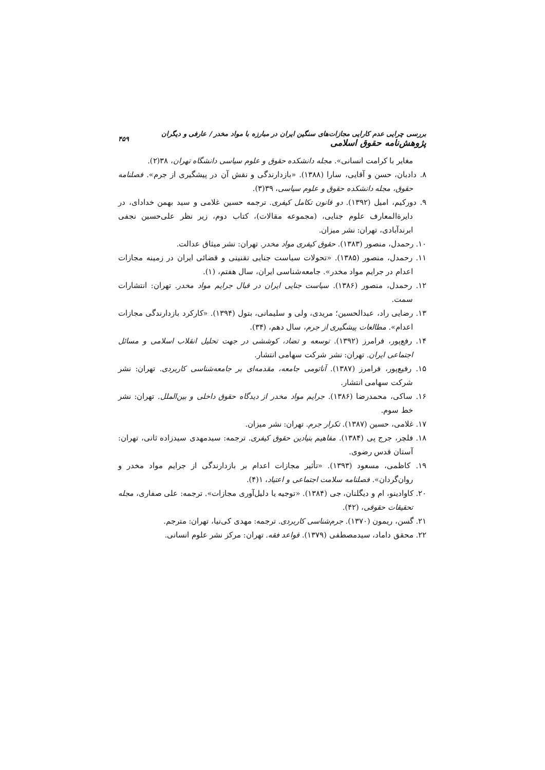بررسی چرایی عدم کارایی مجازات‌های سنگین ایران در مبارزه با مواد مخدر / عارفی و دیگران پژوهش‌نامه حقوق اسلامی ۴۵۹
مغایر با کرامت انسانی». مجله دانشکده حقوق و علوم سیاسی دانشگاه تهران، ۳۸(۲).
۸. دادبان، حسن و آقایی، سارا (۱۳۸۸). «بازدارندگی و نقش آن در پیشگیری از جرم». فصلنامه حقوق، مجله دانشکده حقوق و علوم سیاسی، ۳۹(۳).
۹. دورکیم، امیل (۱۳۹۲). دو قانون تکامل کیفری. ترجمه حسین غلامی و سید بهمن خدادای، در دایرةالمعارف علوم جنایی، (مجموعه مقالات)، کتاب دوم، زیر نظر علی‌حسین نجفی ابرندآبادی، تهران: نشر میزان.
۱۰. رحمدل، منصور (۱۳۸۳). حقوق کیفری مواد مخدر. تهران: نشر میثاق عدالت.
۱۱. رحمدل، منصور (۱۳۸۵). «تحولات سیاست جنایی تقنینی و قضائی ایران در زمینه مجازات اعدام در جرایم مواد مخدر». جامعه‌شناسی ایران، سال هفتم، (۱).
۱۲. رحمدل، منصور (۱۳۸۶). سیاست جنایی ایران در قبال جرایم مواد مخدر. تهران: انتشارات سمت.
۱۳. رضایی راد، عبدالحسین؛ مریدی، ولی و سلیمانی، بتول (۱۳۹۴). «کارکرد بازدارندگی مجازات اعدام». مطالعات پیشگیری از جرم، سال دهم، (۳۴).
۱۴. رفع‌پور، فرامرز (۱۳۹۲). توسعه و تضاد، کوششی در جهت تحلیل انقلاب اسلامی و مسائل اجتماعی ایران. تهران: نشر شرکت سهامی انتشار.
۱۵. رفیع‌پور، فرامرز (۱۳۸۷). آناتومی جامعه، مقدمه‌ای بر جامعه‌شناسی کاربردی. تهران: نشر شرکت سهامی انتشار.
۱۶. ساکی، محمدرضا (۱۳۸۶). جرایم مواد مخدر از دیدگاه حقوق داخلی و بین‌الملل. تهران: نشر خط سوم.
۱۷. غلامی، حسین (۱۳۸۷). تکرار جرم. تهران: نشر میزان.
۱۸. فلچر، جرج پی (۱۳۸۴). مفاهیم بنیادین حقوق کیفری. ترجمه: سیدمهدی سیدزاده ثانی، تهران: آستان قدس رضوی.
۱۹. کاظمی، مسعود (۱۳۹۳). «تأثیر مجازات اعدام بر بازدارندگی از جرایم مواد مخدر و روان‌گردان». فصلنامه سلامت اجتماعی و اعتیاد، ۱(۴).
۲۰. کاوادینو، ام و دیگلنان، جی (۱۳۸۴). «توجیه یا دلیل‌آوری مجازات». ترجمه: علی صفاری، مجله تحقیقات حقوقی، (۴۲).
۲۱. گسن، ریمون (۱۳۷۰). جرم‌شناسی کاربردی. ترجمه: مهدی کی‌نیا، تهران: مترجم.
۲۲. محقق داماد، سیدمصطفی (۱۳۷۹). قواعد فقه. تهران: مرکز نشر علوم انسانی.